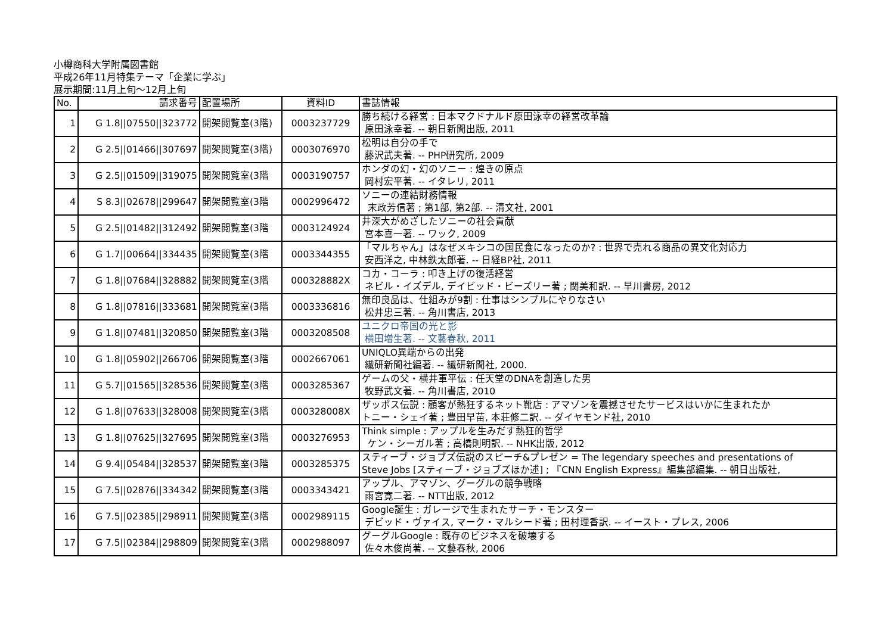小樽商科大学附属図書館
平成26年11月特集テーマ「企業に学ぶ」
展示期間:11月上旬～12月上旬
| No. | 請求番号 | 配置場所 | 資料ID | 書誌情報 |
| --- | --- | --- | --- | --- |
| 1 | G 1.8//07550//323772 | 開架閲覧室(3階) | 0003237729 | 勝ち続ける経営 : 日本マクドナルド原田泳幸の経営改革論 原田泳幸著. -- 朝日新聞出版, 2011 |
| 2 | G 2.5//01466//307697 | 開架閲覧室(3階) | 0003076970 | 松明は自分の手で 藤沢武夫著. -- PHP研究所, 2009 |
| 3 | G 2.5//01509//319075 | 開架閲覧室(3階 | 0003190757 | ホンダの幻・幻のソニー : 煌きの原点 岡村宏平著. -- イタレリ, 2011 |
| 4 | S 8.3//02678//299647 | 開架閲覧室(3階 | 0002996472 | ソニーの連結財務情報 末政芳信著 ; 第1部, 第2部. -- 清文社, 2001 |
| 5 | G 2.5//01482//312492 | 開架閲覧室(3階 | 0003124924 | 井深大がめざしたソニーの社会貢献 宮本喜一著. -- ワック, 2009 |
| 6 | G 1.7//00664//334435 | 開架閲覧室(3階 | 0003344355 | 「マルちゃん」はなぜメキシコの国民食になったのか? : 世界で売れる商品の異文化対応力 安西洋之, 中林鉄太郎著. -- 日経BP社, 2011 |
| 7 | G 1.8//07684//328882 | 開架閲覧室(3階 | 000328882X | コカ・コーラ : 叩き上げの復活経営 ネビル・イズデル, デイビッド・ビーズリー著 ; 関美和訳. -- 早川書房, 2012 |
| 8 | G 1.8//07816//333681 | 開架閲覧室(3階 | 0003336816 | 無印良品は、仕組みが9割 : 仕事はシンプルにやりなさい 松井忠三著. -- 角川書店, 2013 |
| 9 | G 1.8//07481//320850 | 開架閲覧室(3階 | 0003208508 | ユニクロ帝国の光と影 横田増生著. -- 文藝春秋, 2011 |
| 10 | G 1.8//05902//266706 | 開架閲覧室(3階 | 0002667061 | UNIQLO異端からの出発 繊研新聞社編著. -- 繊研新聞社, 2000. |
| 11 | G 5.7//01565//328536 | 開架閲覧室(3階 | 0003285367 | ゲームの父・横井軍平伝 : 任天堂のDNAを創造した男 牧野武文著. -- 角川書店, 2010 |
| 12 | G 1.8//07633//328008 | 開架閲覧室(3階 | 000328008X | ザッポス伝説 : 顧客が熱狂するネット靴店 : アマゾンを震撼させたサービスはいかに生まれたか トニー・シェイ著 ; 豊田早苗, 本荘修二訳. -- ダイヤモンド社, 2010 |
| 13 | G 1.8//07625//327695 | 開架閲覧室(3階 | 0003276953 | Think simple : アップルを生みだす熱狂的哲学 ケン・シーガル著 ; 高橋則明訳. -- NHK出版, 2012 |
| 14 | G 9.4//05484//328537 | 開架閲覧室(3階 | 0003285375 | スティーブ・ジョブズ伝説のスピーチ&プレゼン = The legendary speeches and presentations of Steve Jobs [スティーブ・ジョブズほか述] ; 『CNN English Express』編集部編集. -- 朝日出版社, |
| 15 | G 7.5//02876//334342 | 開架閲覧室(3階 | 0003343421 | アップル、アマゾン、グーグルの競争戦略 雨宮寛二著. -- NTT出版, 2012 |
| 16 | G 7.5//02385//298911 | 開架閲覧室(3階 | 0002989115 | Google誕生 : ガレージで生まれたサーチ・モンスター デビッド・ヴァイス, マーク・マルシード著 ; 田村理香訳. -- イースト・プレス, 2006 |
| 17 | G 7.5//02384//298809 | 開架閲覧室(3階 | 0002988097 | グーグルGoogle : 既存のビジネスを破壊する 佐々木俊尚著. -- 文藝春秋, 2006 |